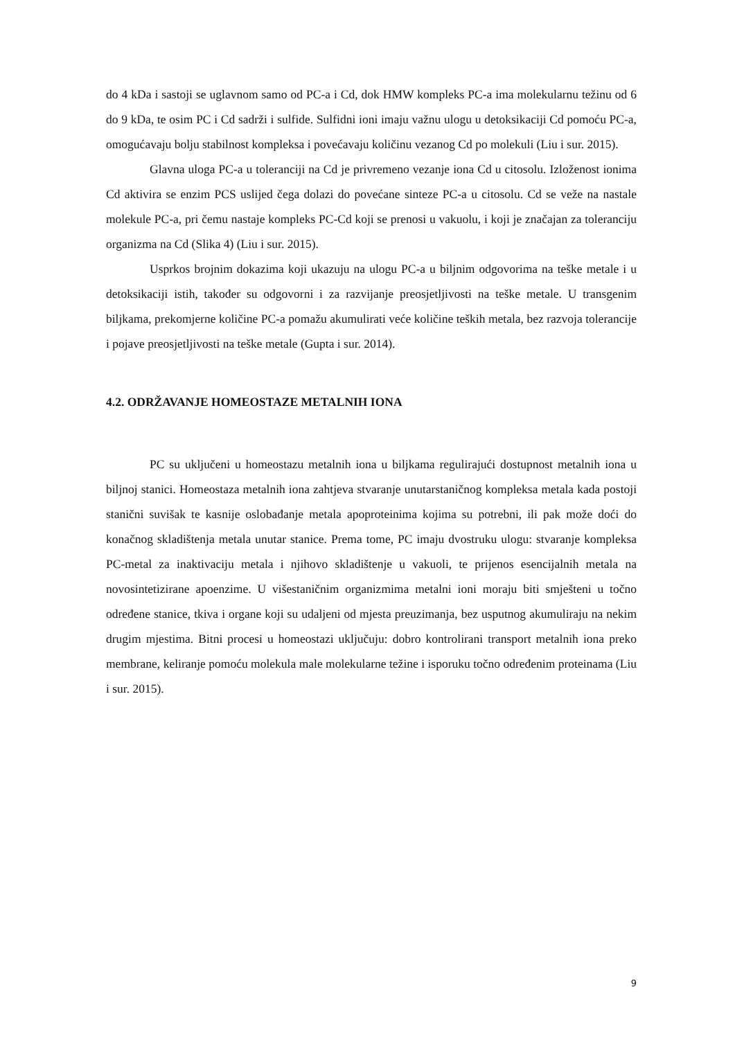do 4 kDa i sastoji se uglavnom samo od PC-a i Cd, dok HMW kompleks PC-a ima molekularnu težinu od 6 do 9 kDa, te osim PC i Cd sadrži i sulfide. Sulfidni ioni imaju važnu ulogu u detoksikaciji Cd pomoću PC-a, omogućavaju bolju stabilnost kompleksa i povećavaju količinu vezanog Cd po molekuli (Liu i sur. 2015).
Glavna uloga PC-a u toleranciji na Cd je privremeno vezanje iona Cd u citosolu. Izloženost ionima Cd aktivira se enzim PCS uslijed čega dolazi do povećane sinteze PC-a u citosolu. Cd se veže na nastale molekule PC-a, pri čemu nastaje kompleks PC-Cd koji se prenosi u vakuolu, i koji je značajan za toleranciju organizma na Cd (Slika 4) (Liu i sur. 2015).
Usprkos brojnim dokazima koji ukazuju na ulogu PC-a u biljnim odgovorima na teške metale i u detoksikaciji istih, također su odgovorni i za razvijanje preosjetljivosti na teške metale. U transgenim biljkama, prekomjerne količine PC-a pomažu akumulirati veće količine teških metala, bez razvoja tolerancije i pojave preosjetljivosti na teške metale (Gupta i sur. 2014).
4.2. ODRŽAVANJE HOMEOSTAZE METALNIH IONA
PC su uključeni u homeostazu metalnih iona u biljkama regulirajući dostupnost metalnih iona u biljnoj stanici. Homeostaza metalnih iona zahtjeva stvaranje unutarstaničnog kompleksa metala kada postoji stanični suvišak te kasnije oslobađanje metala apoproteinima kojima su potrebni, ili pak može doći do konačnog skladištenja metala unutar stanice. Prema tome, PC imaju dvostruku ulogu: stvaranje kompleksa PC-metal za inaktivaciju metala i njihovo skladištenje u vakuoli, te prijenos esencijalnih metala na novosintetizirane apoenzime. U višestaničnim organizmima metalni ioni moraju biti smješteni u točno određene stanice, tkiva i organe koji su udaljeni od mjesta preuzimanja, bez usputnog akumuliraju na nekim drugim mjestima. Bitni procesi u homeostazi uključuju: dobro kontrolirani transport metalnih iona preko membrane, keliranje pomoću molekula male molekularne težine i isporuku točno određenim proteinama (Liu i sur. 2015).
9